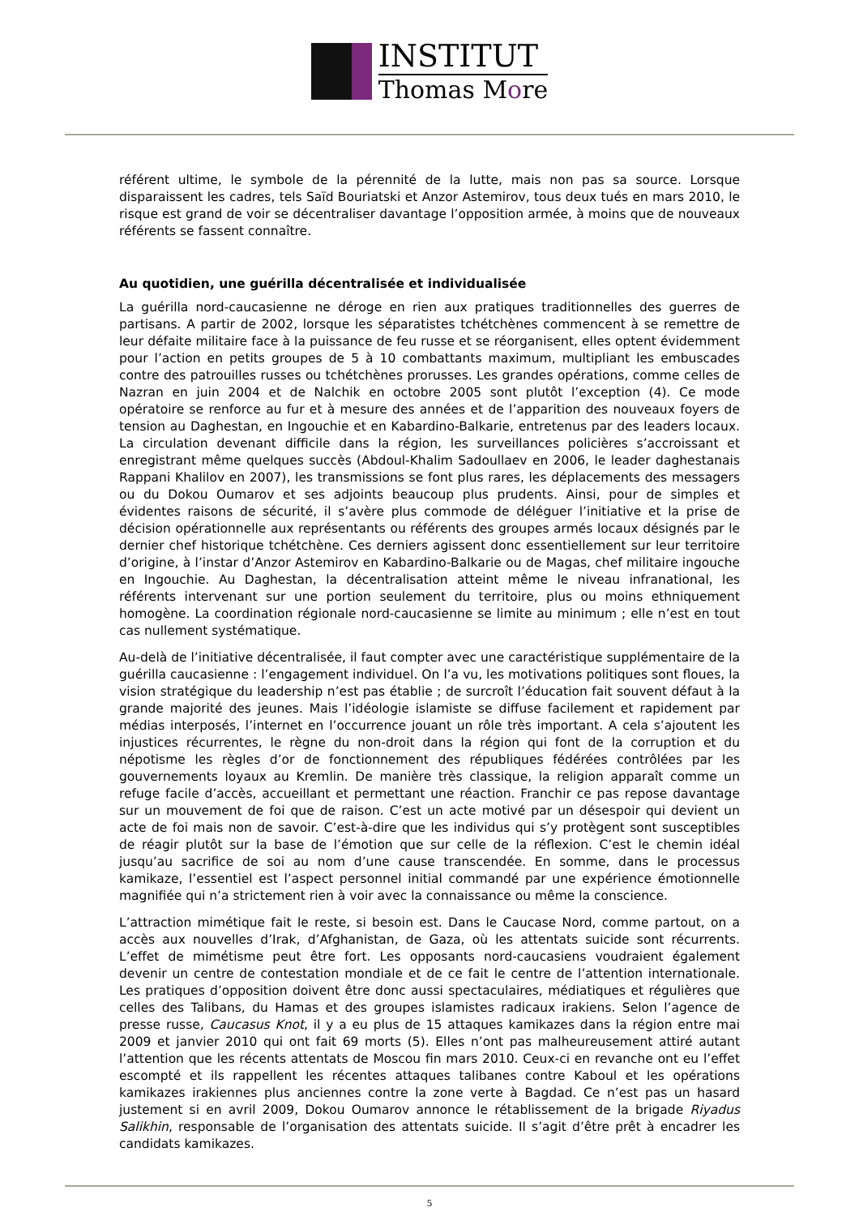INSTITUT
Thomas More
référent ultime, le symbole de la pérennité de la lutte, mais non pas sa source. Lorsque disparaissent les cadres, tels Saïd Bouriatski et Anzor Astemirov, tous deux tués en mars 2010, le risque est grand de voir se décentraliser davantage l’opposition armée, à moins que de nouveaux référents se fassent connaître.
Au quotidien, une guérilla décentralisée et individualisée
La guérilla nord-caucasienne ne déroge en rien aux pratiques traditionnelles des guerres de partisans. A partir de 2002, lorsque les séparatistes tchétchènes commencent à se remettre de leur défaite militaire face à la puissance de feu russe et se réorganisent, elles optent évidemment pour l’action en petits groupes de 5 à 10 combattants maximum, multipliant les embuscades contre des patrouilles russes ou tchétchènes prorusses. Les grandes opérations, comme celles de Nazran en juin 2004 et de Nalchik en octobre 2005 sont plutôt l’exception (4). Ce mode opératoire se renforce au fur et à mesure des années et de l’apparition des nouveaux foyers de tension au Daghestan, en Ingouchie et en Kabardino-Balkarie, entretenus par des leaders locaux. La circulation devenant difficile dans la région, les surveillances policières s’accroissant et enregistrant même quelques succès (Abdoul-Khalim Sadoullaev en 2006, le leader daghestanais Rappani Khalilov en 2007), les transmissions se font plus rares, les déplacements des messagers ou du Dokou Oumarov et ses adjoints beaucoup plus prudents. Ainsi, pour de simples et évidentes raisons de sécurité, il s’avère plus commode de déléguer l’initiative et la prise de décision opérationnelle aux représentants ou référents des groupes armés locaux désignés par le dernier chef historique tchétchène. Ces derniers agissent donc essentiellement sur leur territoire d’origine, à l’instar d’Anzor Astemirov en Kabardino-Balkarie ou de Magas, chef militaire ingouche en Ingouchie. Au Daghestan, la décentralisation atteint même le niveau infranational, les référents intervenant sur une portion seulement du territoire, plus ou moins ethniquement homogène. La coordination régionale nord-caucasienne se limite au minimum ; elle n’est en tout cas nullement systématique.
Au-delà de l’initiative décentralisée, il faut compter avec une caractéristique supplémentaire de la guérilla caucasienne : l’engagement individuel. On l’a vu, les motivations politiques sont floues, la vision stratégique du leadership n’est pas établie ; de surcroît l’éducation fait souvent défaut à la grande majorité des jeunes. Mais l’idéologie islamiste se diffuse facilement et rapidement par médias interposés, l’internet en l’occurrence jouant un rôle très important. A cela s’ajoutent les injustices récurrentes, le règne du non-droit dans la région qui font de la corruption et du népotisme les règles d’or de fonctionnement des républiques fédérées contrôlées par les gouvernements loyaux au Kremlin. De manière très classique, la religion apparaît comme un refuge facile d’accès, accueillant et permettant une réaction. Franchir ce pas repose davantage sur un mouvement de foi que de raison. C’est un acte motivé par un désespoir qui devient un acte de foi mais non de savoir. C’est-à-dire que les individus qui s’y protègent sont susceptibles de réagir plutôt sur la base de l’émotion que sur celle de la réflexion. C’est le chemin idéal jusqu’au sacrifice de soi au nom d’une cause transcendée. En somme, dans le processus kamikaze, l’essentiel est l’aspect personnel initial commandé par une expérience émotionnelle magnifiée qui n’a strictement rien à voir avec la connaissance ou même la conscience.
L’attraction mimétique fait le reste, si besoin est. Dans le Caucase Nord, comme partout, on a accès aux nouvelles d’Irak, d’Afghanistan, de Gaza, où les attentats suicide sont récurrents. L’effet de mimétisme peut être fort. Les opposants nord-caucasiens voudraient également devenir un centre de contestation mondiale et de ce fait le centre de l’attention internationale. Les pratiques d’opposition doivent être donc aussi spectaculaires, médiatiques et régulières que celles des Talibans, du Hamas et des groupes islamistes radicaux irakiens. Selon l’agence de presse russe, Caucasus Knot, il y a eu plus de 15 attaques kamikazes dans la région entre mai 2009 et janvier 2010 qui ont fait 69 morts (5). Elles n’ont pas malheureusement attiré autant l’attention que les récents attentats de Moscou fin mars 2010. Ceux-ci en revanche ont eu l’effet escompté et ils rappellent les récentes attaques talibanes contre Kaboul et les opérations kamikazes irakiennes plus anciennes contre la zone verte à Bagdad. Ce n’est pas un hasard justement si en avril 2009, Dokou Oumarov annonce le rétablissement de la brigade Riyadus Salikhin, responsable de l’organisation des attentats suicide. Il s’agit d’être prêt à encadrer les candidats kamikazes.
5